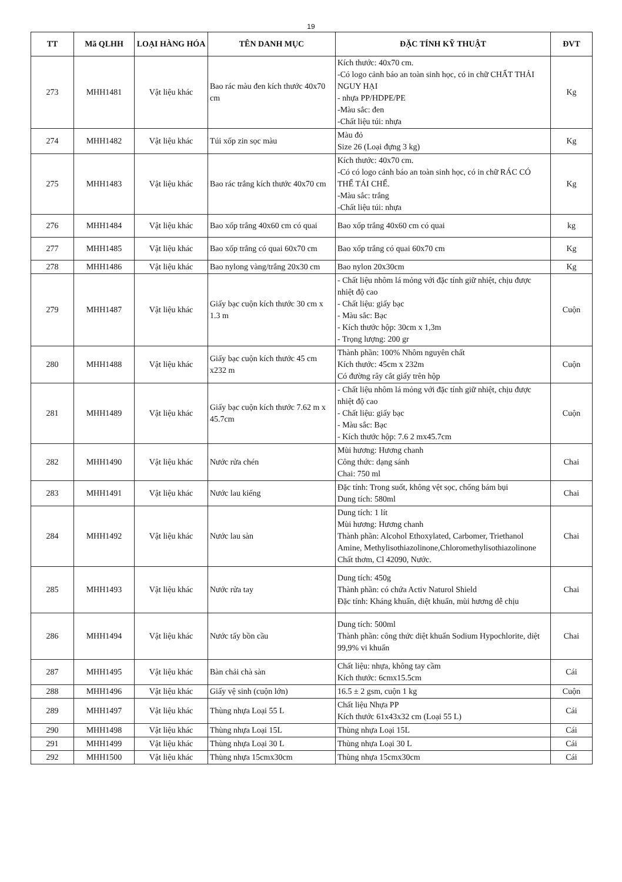19
| TT | Mã QLHH | LOẠI HÀNG HÓA | TÊN DANH MỤC | ĐẶC TÍNH KỸ THUẬT | ĐVT |
| --- | --- | --- | --- | --- | --- |
| 273 | MHH1481 | Vật liệu khác | Bao rác màu đen kích thước 40x70 cm | Kích thước: 40x70 cm. -Có logo cảnh báo an toàn sinh học, có in chữ CHẤT THẢI NGUY HẠI - nhựa PP/HDPE/PE -Màu sắc: đen -Chất liệu túi: nhựa | Kg |
| 274 | MHH1482 | Vật liệu khác | Túi xốp zin sọc màu | Màu đỏ Size 26 (Loại đựng 3 kg) | Kg |
| 275 | MHH1483 | Vật liệu khác | Bao rác trắng kích thước 40x70 cm | Kích thước: 40x70 cm. -Có có logo cảnh báo an toàn sinh học, có in chữ RÁC CÓ THỂ TÁI CHẾ. -Màu sắc: trắng -Chất liệu túi: nhựa | Kg |
| 276 | MHH1484 | Vật liệu khác | Bao xốp trắng 40x60 cm có quai | Bao xốp trắng 40x60 cm có quai | kg |
| 277 | MHH1485 | Vật liệu khác | Bao xốp trắng có quai 60x70 cm | Bao xốp trắng có quai 60x70 cm | Kg |
| 278 | MHH1486 | Vật liệu khác | Bao nylong vàng/trắng 20x30 cm | Bao nylon 20x30cm | Kg |
| 279 | MHH1487 | Vật liệu khác | Giấy bạc cuộn kích thước 30 cm x 1.3 m | - Chất liệu nhôm lá mỏng với đặc tính giữ nhiệt, chịu được nhiệt độ cao - Chất liệu: giấy bạc - Màu sắc: Bạc - Kích thước hộp: 30cm x 1,3m - Trọng lượng: 200 gr | Cuộn |
| 280 | MHH1488 | Vật liệu khác | Giấy bạc cuộn kích thước 45 cm x232 m | Thành phần: 100% Nhôm nguyên chất Kích thước: 45cm x 232m Có đường rây cắt giấy trên hộp | Cuộn |
| 281 | MHH1489 | Vật liệu khác | Giấy bạc cuộn kích thước 7.62 m x 45.7cm | - Chất liệu nhôm lá mỏng với đặc tính giữ nhiệt, chịu được nhiệt độ cao - Chất liệu: giấy bạc - Màu sắc: Bạc - Kích thước hộp: 7.6 2 mx45.7cm | Cuộn |
| 282 | MHH1490 | Vật liệu khác | Nước rửa chén | Mùi hương: Hương chanh Công thức: dạng sánh Chai: 750 ml | Chai |
| 283 | MHH1491 | Vật liệu khác | Nước lau kiếng | Đặc tính: Trong suốt, không vệt sọc, chống bám bụi Dung tích: 580ml | Chai |
| 284 | MHH1492 | Vật liệu khác | Nước lau sàn | Dung tích: 1 lít Mùi hương: Hương chanh Thành phần: Alcohol Ethoxylated, Carbomer, Triethanol Amine, Methylisothiazolinone,Chloromethylisothiazolinone Chất thơm, Cl 42090, Nước. | Chai |
| 285 | MHH1493 | Vật liệu khác | Nước rửa tay | Dung tích: 450g Thành phần: có chứa Activ Naturol Shield Đặc tính: Kháng khuẩn, diệt khuẩn, mùi hương dễ chịu | Chai |
| 286 | MHH1494 | Vật liệu khác | Nước tẩy bồn cầu | Dung tích: 500ml Thành phần: công thức diệt khuẩn Sodium Hypochlorite, diệt 99,9% vi khuẩn | Chai |
| 287 | MHH1495 | Vật liệu khác | Bàn chải chà sàn | Chất liệu: nhựa, không tay cầm Kích thước: 6cmx15.5cm | Cái |
| 288 | MHH1496 | Vật liệu khác | Giấy vệ sinh (cuộn lớn) | 16.5 ± 2 gsm, cuộn 1 kg | Cuộn |
| 289 | MHH1497 | Vật liệu khác | Thùng nhựa Loại 55 L | Chất liệu Nhựa PP Kích thước 61x43x32 cm (Loại 55 L) | Cái |
| 290 | MHH1498 | Vật liệu khác | Thùng nhựa Loại 15L | Thùng nhựa Loại 15L | Cái |
| 291 | MHH1499 | Vật liệu khác | Thùng nhựa Loại 30 L | Thùng nhựa Loại 30 L | Cái |
| 292 | MHH1500 | Vật liệu khác | Thùng nhựa 15cmx30cm | Thùng nhựa 15cmx30cm | Cái |